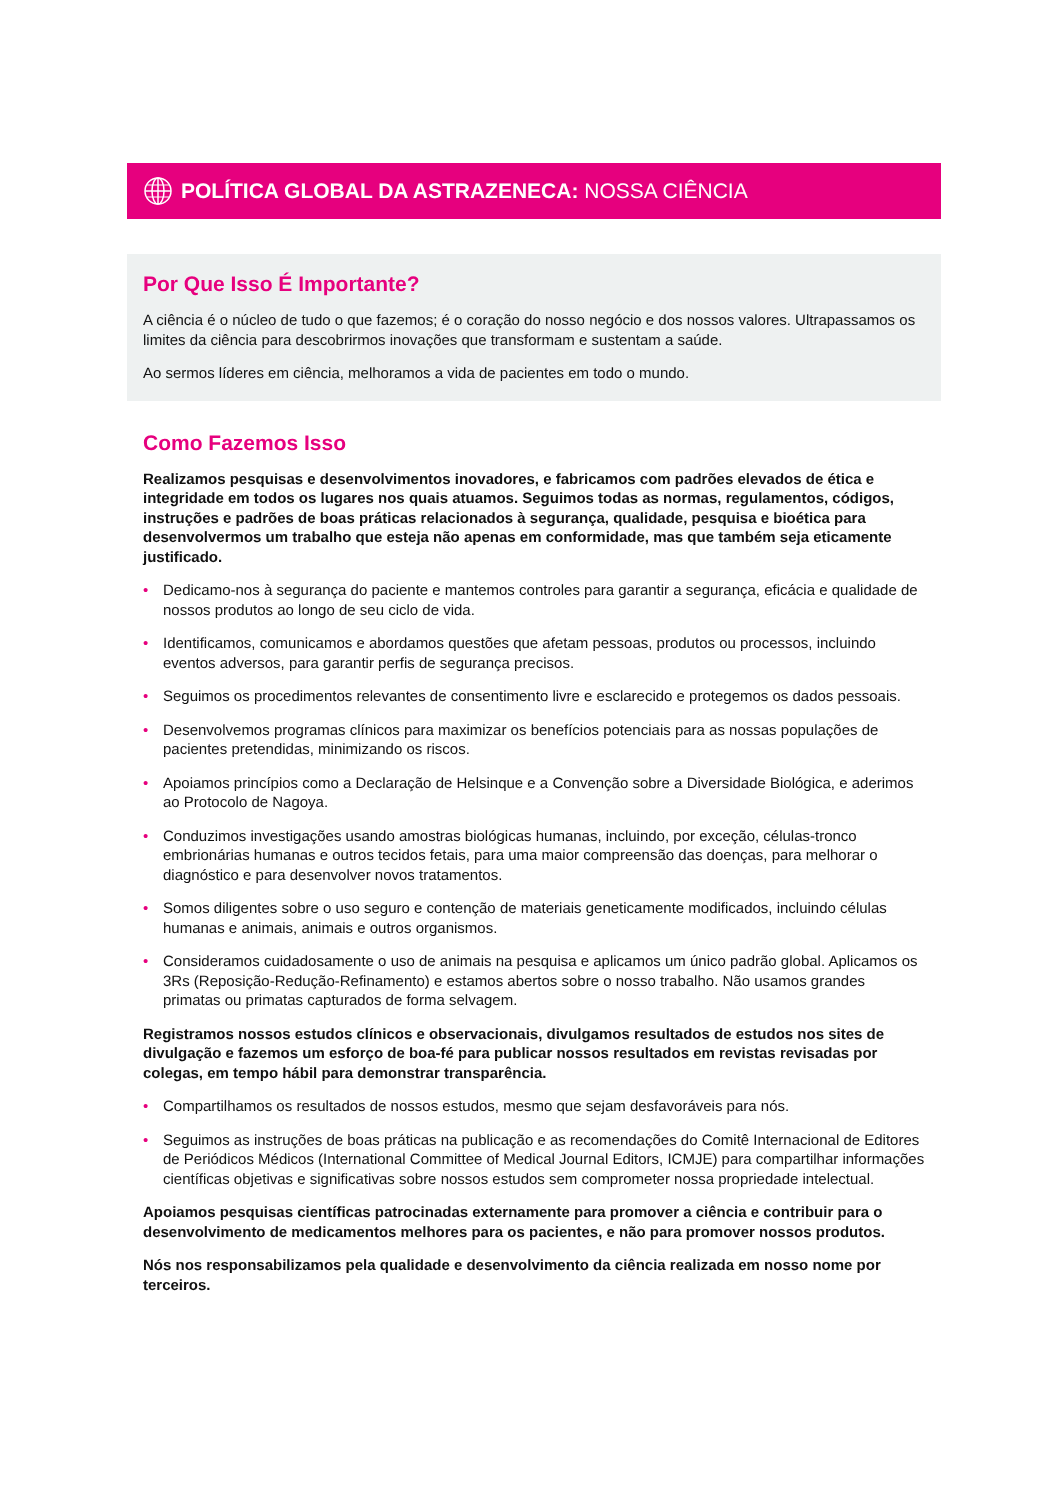POLÍTICA GLOBAL DA ASTRAZENECA: NOSSA CIÊNCIA
Por Que Isso É Importante?
A ciência é o núcleo de tudo o que fazemos; é o coração do nosso negócio e dos nossos valores. Ultrapassamos os limites da ciência para descobrirmos inovações que transformam e sustentam a saúde.
Ao sermos líderes em ciência, melhoramos a vida de pacientes em todo o mundo.
Como Fazemos Isso
Realizamos pesquisas e desenvolvimentos inovadores, e fabricamos com padrões elevados de ética e integridade em todos os lugares nos quais atuamos. Seguimos todas as normas, regulamentos, códigos, instruções e padrões de boas práticas relacionados à segurança, qualidade, pesquisa e bioética para desenvolvermos um trabalho que esteja não apenas em conformidade, mas que também seja eticamente justificado.
• Dedicamo-nos à segurança do paciente e mantemos controles para garantir a segurança, eficácia e qualidade de nossos produtos ao longo de seu ciclo de vida.
• Identificamos, comunicamos e abordamos questões que afetam pessoas, produtos ou processos, incluindo eventos adversos, para garantir perfis de segurança precisos.
• Seguimos os procedimentos relevantes de consentimento livre e esclarecido e protegemos os dados pessoais.
• Desenvolvemos programas clínicos para maximizar os benefícios potenciais para as nossas populações de pacientes pretendidas, minimizando os riscos.
• Apoiamos princípios como a Declaração de Helsinque e a Convenção sobre a Diversidade Biológica, e aderimos ao Protocolo de Nagoya.
• Conduzimos investigações usando amostras biológicas humanas, incluindo, por exceção, células-tronco embrionárias humanas e outros tecidos fetais, para uma maior compreensão das doenças, para melhorar o diagnóstico e para desenvolver novos tratamentos.
• Somos diligentes sobre o uso seguro e contenção de materiais geneticamente modificados, incluindo células humanas e animais, animais e outros organismos.
• Consideramos cuidadosamente o uso de animais na pesquisa e aplicamos um único padrão global. Aplicamos os 3Rs (Reposição-Redução-Refinamento) e estamos abertos sobre o nosso trabalho. Não usamos grandes primatas ou primatas capturados de forma selvagem.
Registramos nossos estudos clínicos e observacionais, divulgamos resultados de estudos nos sites de divulgação e fazemos um esforço de boa-fé para publicar nossos resultados em revistas revisadas por colegas, em tempo hábil para demonstrar transparência.
• Compartilhamos os resultados de nossos estudos, mesmo que sejam desfavoráveis para nós.
• Seguimos as instruções de boas práticas na publicação e as recomendações do Comitê Internacional de Editores de Periódicos Médicos (International Committee of Medical Journal Editors, ICMJE) para compartilhar informações científicas objetivas e significativas sobre nossos estudos sem comprometer nossa propriedade intelectual.
Apoiamos pesquisas científicas patrocinadas externamente para promover a ciência e contribuir para o desenvolvimento de medicamentos melhores para os pacientes, e não para promover nossos produtos.
Nós nos responsabilizamos pela qualidade e desenvolvimento da ciência realizada em nosso nome por terceiros.